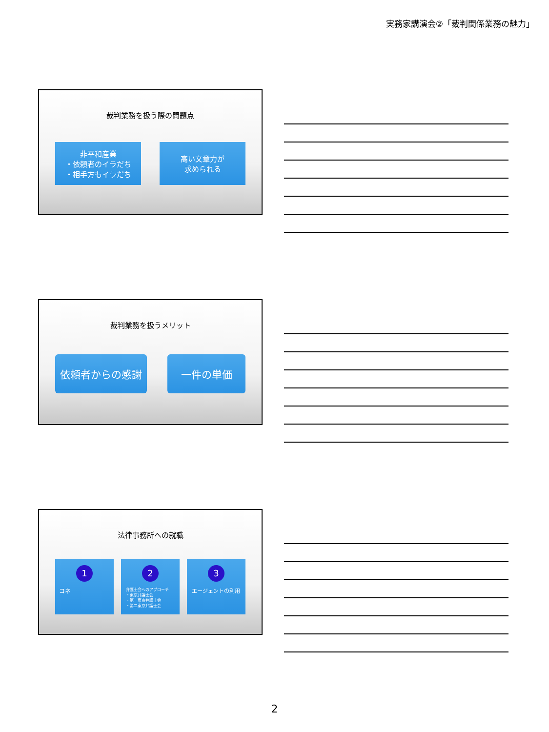実務家講演会②「裁判関係業務の魅力」
裁判業務を扱う際の問題点
非平和産業
・依頼者のイラだち
・相手方もイラだち
高い文章力が
求められる
裁判業務を扱うメリット
依頼者からの感謝 一件の単価
法律事務所への就職
1
コネ
2
弁護士会へのアプローチ
・東京弁護士会
・第一東京弁護士会
・第二東京弁護士会
3
エージェントの利用
2